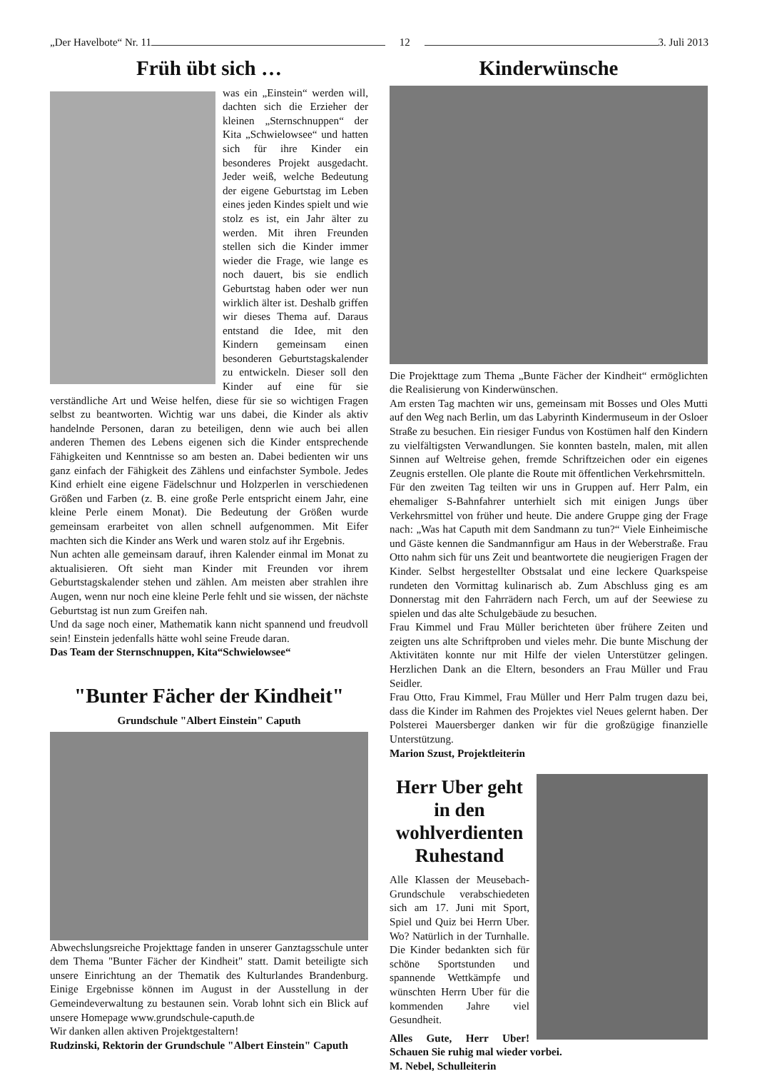„Der Havelbote“ Nr. 11
12
3. Juli 2013
Früh übt sich …
was ein „Einstein“ werden will, dachten sich die Erzieher der kleinen „Sternschnuppen“ der Kita „Schwielowsee“ und hatten sich für ihre Kinder ein besonderes Projekt ausgedacht. Jeder weiß, welche Bedeutung der eigene Geburtstag im Leben eines jeden Kindes spielt und wie stolz es ist, ein Jahr älter zu werden. Mit ihren Freunden stellen sich die Kinder immer wieder die Frage, wie lange es noch dauert, bis sie endlich Geburtstag haben oder wer nun wirklich älter ist. Deshalb griffen wir dieses Thema auf. Daraus entstand die Idee, mit den Kindern gemeinsam einen besonderen Geburtstagskalender zu entwickeln. Dieser soll den Kinder auf eine für sie verständliche Art und Weise helfen, diese für sie so wichtigen Fragen selbst zu beantworten. Wichtig war uns dabei, die Kinder als aktiv handelnde Personen, daran zu beteiligen, denn wie auch bei allen anderen Themen des Lebens eigenen sich die Kinder entsprechende Fähigkeiten und Kenntnisse so am besten an. Dabei bedienten wir uns ganz einfach der Fähigkeit des Zählens und einfachster Symbole. Jedes Kind erhielt eine eigene Fädelschnur und Holzperlen in verschiedenen Größen und Farben (z. B. eine große Perle entspricht einem Jahr, eine kleine Perle einem Monat). Die Bedeutung der Größen wurde gemeinsam erarbeitet von allen schnell aufgenommen. Mit Eifer machten sich die Kinder ans Werk und waren stolz auf ihr Ergebnis.
Nun achten alle gemeinsam darauf, ihren Kalender einmal im Monat zu aktualisieren. Oft sieht man Kinder mit Freunden vor ihrem Geburtstagskalender stehen und zählen. Am meisten aber strahlen ihre Augen, wenn nur noch eine kleine Perle fehlt und sie wissen, der nächste Geburtstag ist nun zum Greifen nah.
Und da sage noch einer, Mathematik kann nicht spannend und freudvoll sein! Einstein jedenfalls hätte wohl seine Freude daran.
Das Team der Sternschnuppen, Kita“Schwielowsee“
"Bunter Fächer der Kindheit"
Grundschule "Albert Einstein" Caputh
Abwechslungsreiche Projekttage fanden in unserer Ganztagsschule unter dem Thema "Bunter Fächer der Kindheit" statt. Damit beteiligte sich unsere Einrichtung an der Thematik des Kulturlandes Brandenburg. Einige Ergebnisse können im August in der Ausstellung in der Gemeindeverwaltung zu bestaunen sein. Vorab lohnt sich ein Blick auf unsere Homepage www.grundschule-caputh.de
Wir danken allen aktiven Projektgestaltern!
Rudzinski, Rektorin der Grundschule "Albert Einstein" Caputh
Kinderwünsche
Die Projekttage zum Thema „Bunte Fächer der Kindheit“ ermöglichten die Realisierung von Kinderwünschen.
Am ersten Tag machten wir uns, gemeinsam mit Bosses und Oles Mutti auf den Weg nach Berlin, um das Labyrinth Kindermuseum in der Osloer Straße zu besuchen. Ein riesiger Fundus von Kostümen half den Kindern zu vielfältigsten Verwandlungen. Sie konnten basteln, malen, mit allen Sinnen auf Weltreise gehen, fremde Schriftzeichen oder ein eigenes Zeugnis erstellen. Ole plante die Route mit öffentlichen Verkehrsmitteln.
Für den zweiten Tag teilten wir uns in Gruppen auf. Herr Palm, ein ehemaliger S-Bahnfahrer unterhielt sich mit einigen Jungs über Verkehrsmittel von früher und heute. Die andere Gruppe ging der Frage nach: „Was hat Caputh mit dem Sandmann zu tun?“ Viele Einheimische und Gäste kennen die Sandmannfigur am Haus in der Weberstraße. Frau Otto nahm sich für uns Zeit und beantwortete die neugierigen Fragen der Kinder. Selbst hergestellter Obstsalat und eine leckere Quarkspeise rundeten den Vormittag kulinarisch ab. Zum Abschluss ging es am Donnerstag mit den Fahrrädern nach Ferch, um auf der Seewiese zu spielen und das alte Schulgebäude zu besuchen.
Frau Kimmel und Frau Müller berichteten über frühere Zeiten und zeigten uns alte Schriftproben und vieles mehr. Die bunte Mischung der Aktivitäten konnte nur mit Hilfe der vielen Unterstützer gelingen. Herzlichen Dank an die Eltern, besonders an Frau Müller und Frau Seidler.
Frau Otto, Frau Kimmel, Frau Müller und Herr Palm trugen dazu bei, dass die Kinder im Rahmen des Projektes viel Neues gelernt haben. Der Polsterei Mauersberger danken wir für die großzügige finanzielle Unterstützung.
Marion Szust, Projektleiterin
Herr Uber geht in den wohlverdienten Ruhestand
Alle Klassen der Meusebach-Grundschule verabschiedeten sich am 17. Juni mit Sport, Spiel und Quiz bei Herrn Uber. Wo? Natürlich in der Turnhalle. Die Kinder bedankten sich für schöne Sportstunden und spannende Wettkämpfe und wünschten Herrn Uber für die kommenden Jahre viel Gesundheit.
Alles Gute, Herr Uber! Schauen Sie ruhig mal wieder vorbei.
M. Nebel, Schulleiterin